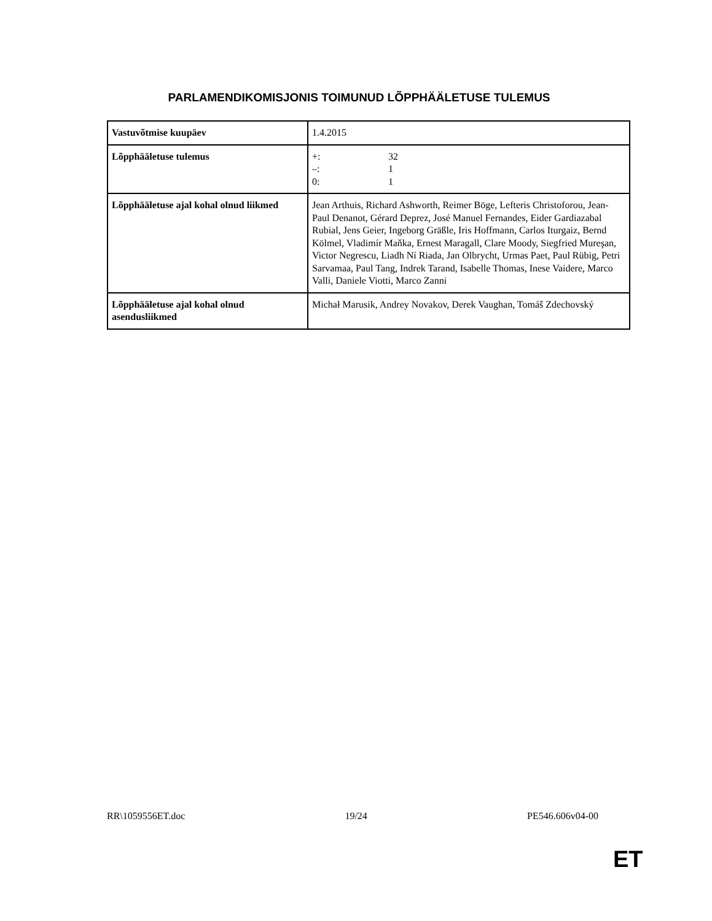PARLAMENDIKOMISJONIS TOIMUNUD LÕPPHÄÄLETUSE TULEMUS
| Vastuvõtmise kuupäev | 1.4.2015 |
| Lõpphääletuse tulemus | +: 32 –: 1 0: 1 |
| Lõpphääletuse ajal kohal olnud liikmed | Jean Arthuis, Richard Ashworth, Reimer Böge, Lefteris Christoforou, Jean-Paul Denanot, Gérard Deprez, José Manuel Fernandes, Eider Gardiazabal Rubial, Jens Geier, Ingeborg Gräßle, Iris Hoffmann, Carlos Iturgaiz, Bernd Kölmel, Vladimír Maňka, Ernest Maragall, Clare Moody, Siegfried Mureşan, Victor Negrescu, Liadh Ní Riada, Jan Olbrycht, Urmas Paet, Paul Rübig, Petri Sarvamaa, Paul Tang, Indrek Tarand, Isabelle Thomas, Inese Vaidere, Marco Valli, Daniele Viotti, Marco Zanni |
| Lõpphääletuse ajal kohal olnud asendusliikmed | Michał Marusik, Andrey Novakov, Derek Vaughan, Tomáš Zdechovský |
RR\1059556ET.doc 19/24 PE546.606v04-00
ET